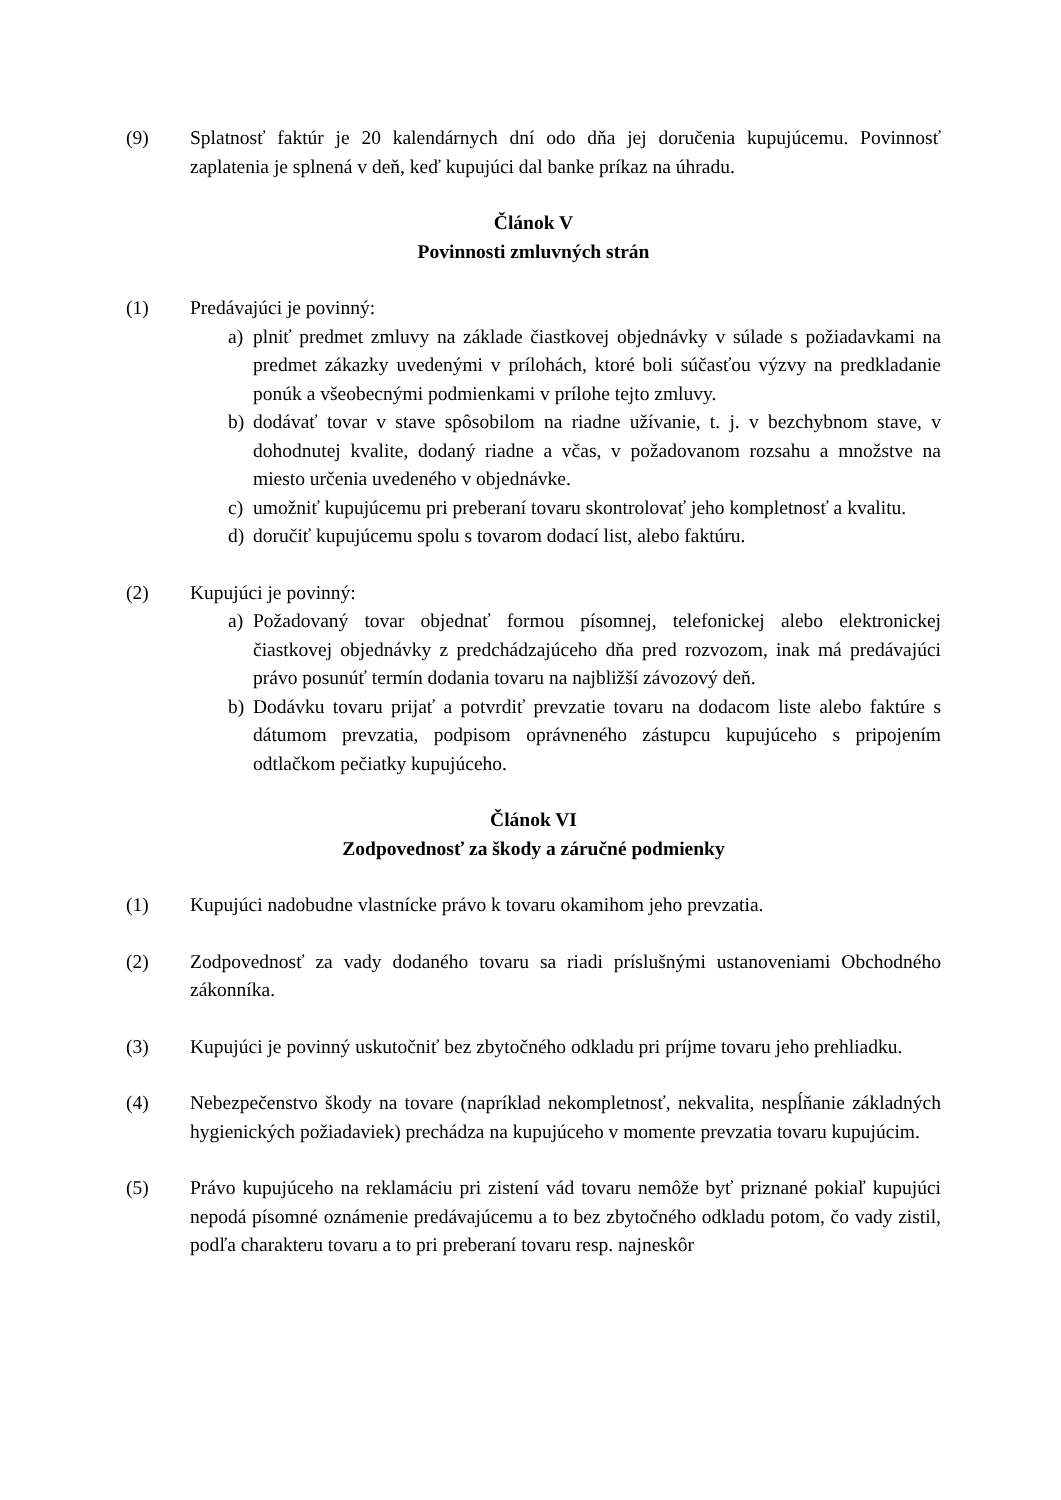(9) Splatnosť faktúr je 20 kalendárnych dní odo dňa jej doručenia kupujúcemu. Povinnosť zaplatenia je splnená v deň, keď kupujúci dal banke príkaz na úhradu.
Článok V
Povinnosti zmluvných strán
(1) Predávajúci je povinný:
a) plniť predmet zmluvy na základe čiastkovej objednávky v súlade s požiadavkami na predmet zákazky uvedenými v prílohách, ktoré boli súčasťou výzvy na predkladanie ponúk a všeobecnými podmienkami v prílohe tejto zmluvy.
b) dodávať tovar v stave spôsobilom na riadne užívanie, t. j. v bezchybnom stave, v dohodnutej kvalite, dodaný riadne a včas, v požadovanom rozsahu a množstve na miesto určenia uvedeného v objednávke.
c) umožniť kupujúcemu pri preberaní tovaru skontrolovať jeho kompletnosť a kvalitu.
d) doručiť kupujúcemu spolu s tovarom dodací list, alebo faktúru.
(2) Kupujúci je povinný:
a) Požadovaný tovar objednať formou písomnej, telefonickej alebo elektronickej čiastkovej objednávky z predchádzajúceho dňa pred rozvozom, inak má predávajúci právo posunúť termín dodania tovaru na najbližší závozový deň.
b) Dodávku tovaru prijať a potvrdiť prevzatie tovaru na dodacom liste alebo faktúre s dátumom prevzatia, podpisom oprávneného zástupcu kupujúceho s pripojením odtlačkom pečiatky kupujúceho.
Článok VI
Zodpovednosť za škody a záručné podmienky
(1) Kupujúci nadobudne vlastnícke právo k tovaru okamihom jeho prevzatia.
(2) Zodpovednosť za vady dodaného tovaru sa riadi príslušnými ustanoveniami Obchodného zákonníka.
(3) Kupujúci je povinný uskutočniť bez zbytočného odkladu pri príjme tovaru jeho prehliadku.
(4) Nebezpečenstvo škody na tovare (napríklad nekompletnosť, nekvalita, nespĺňanie základných hygienických požiadaviek) prechádza na kupujúceho v momente prevzatia tovaru kupujúcim.
(5) Právo kupujúceho na reklamáciu pri zistení vád tovaru nemôže byť priznané pokiaľ kupujúci nepodá písomné oznámenie predávajúcemu a to bez zbytočného odkladu potom, čo vady zistil, podľa charakteru tovaru a to pri preberaní tovaru resp. najneskôr